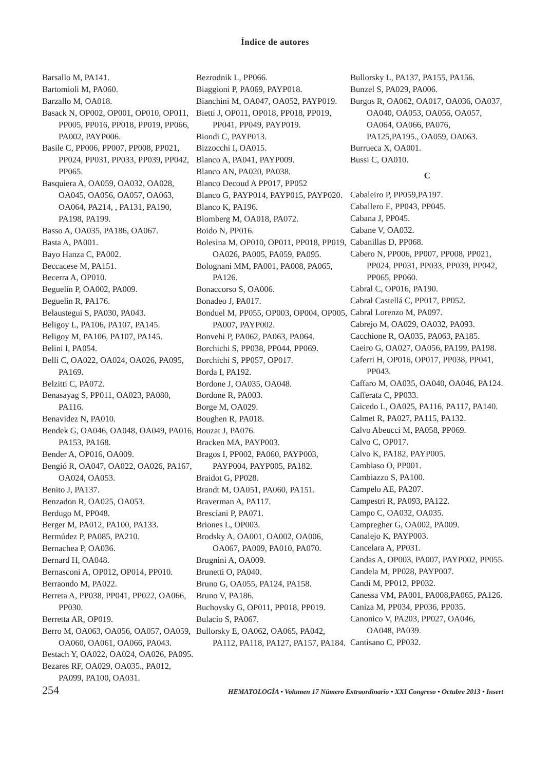Índice de autores
Barsallo M, PA141.
Bartomioli M, PA060.
Barzallo M, OA018.
Basack N, OP002, OP001, OP010, OP011, PP005, PP016, PP018, PP019, PP066, PA002, PAYP006.
Basile C, PP006, PP007, PP008, PP021, PP024, PP031, PP033, PP039, PP042, PP065.
Basquiera A, OA059, OA032, OA028, OA045, OA056, OA057, OA063, OA064, PA214, , PA131, PA190, PA198, PA199.
Basso A, OA035, PA186, OA067.
Basta A, PA001.
Bayo Hanza C, PA002.
Beccacese M, PA151.
Becerra A, OP010.
Beguelín P, OA002, PA009.
Beguelin R, PA176.
Belaustegui S, PA030, PA043.
Beligoy L, PA106, PA107, PA145.
Beligoy M, PA106, PA107, PA145.
Belini I, PA054.
Belli C, OA022, OA024, OA026, PA095, PA169.
Belzitti C, PA072.
Benasayag S, PP011, OA023, PA080, PA116.
Benavidez N, PA010.
Bendek G, OA046, OA048, OA049, PA016, PA153, PA168.
Bender A, OP016, OA009.
Bengió R, OA047, OA022, OA026, PA167, OA024, OA053.
Benito J, PA137.
Benzadon R, OA025, OA053.
Berdugo M, PP048.
Berger M, PA012, PA100, PA133.
Bermúdez P, PA085, PA210.
Bernachea P, OA036.
Bernard H, OA048.
Bernasconi A, OP012, OP014, PP010.
Berraondo M, PA022.
Berreta A, PP038, PP041, PP022, OA066, PP030.
Berretta AR, OP019.
Berro M, OA063, OA056, OA057, OA059, OA060, OA061, OA066, PA043.
Bestach Y, OA022, OA024, OA026, PA095.
Bezares RF, OA029, OA035., PA012, PA099, PA100, OA031.
Bezrodnik L, PP066.
Biaggioni P, PA069, PAYP018.
Bianchini M, OA047, OA052, PAYP019.
Bietti J, OP011, OP018, PP018, PP019, PP041, PP049, PAYP019.
Biondi C, PAYP013.
Bizzocchi I, OA015.
Blanco A, PA041, PAYP009.
Blanco AN, PA020, PA038.
Blanco Decoud A PP017, PP052
Blanco G, PAYP014, PAYP015, PAYP020.
Blanco K, PA196.
Blomberg M, OA018, PA072.
Boido N, PP016.
Bolesina M, OP010, OP011, PP018, PP019, OA026, PA005, PA059, PA095.
Bolognani MM, PA001, PA008, PA065, PA126.
Bonaccorso S, OA006.
Bonadeo J, PA017.
Bonduel M, PP055, OP003, OP004, OP005, PA007, PAYP002.
Bonvehi P, PA062, PA063, PA064.
Borchichi S, PP038, PP044, PP069.
Borchichi S, PP057, OP017.
Borda I, PA192.
Bordone J, OA035, OA048.
Bordone R, PA003.
Borge M, OA029.
Boughen R, PA018.
Bouzat J, PA076.
Bracken MA, PAYP003.
Bragos I, PP002, PA060, PAYP003, PAYP004, PAYP005, PA182.
Braidot G, PP028.
Brandt M, OA051, PA060, PA151.
Braverman A, PA117.
Bresciani P, PA071.
Briones L, OP003.
Brodsky A, OA001, OA002, OA006, OA067, PA009, PA010, PA070.
Brugnini A, OA009.
Brunetti O, PA040.
Bruno G, OA055, PA124, PA158.
Bruno V, PA186.
Buchovsky G, OP011, PP018, PP019.
Bulacio S, PA067.
Bullorsky E, OA062, OA065, PA042, PA112, PA118, PA127, PA157, PA184.
Bullorsky L, PA137, PA155, PA156.
Bunzel S, PA029, PA006.
Burgos R, OA062, OA017, OA036, OA037, OA040, OA053, OA056, OA057, OA064, OA066, PA076, PA125,PA195., OA059, OA063.
Burrueca X, OA001.
Bussi C, OA010.
C
Cabaleiro P, PP059,PA197.
Caballero E, PP043, PP045.
Cabana J, PP045.
Cabane V, OA032.
Cabanillas D, PP068.
Cabero N, PP006, PP007, PP008, PP021, PP024, PP031, PP033, PP039, PP042, PP065, PP060.
Cabral C, OP016, PA190.
Cabral Castellá C, PP017, PP052.
Cabral Lorenzo M, PA097.
Cabrejo M, OA029, OA032, PA093.
Cacchione R, OA035, PA063, PA185.
Caeiro G, OA027, OA056, PA199, PA198.
Caferri H, OP016, OP017, PP038, PP041, PP043.
Caffaro M, OA035, OA040, OA046, PA124.
Cafferata C, PP033.
Caicedo L, OA025, PA116, PA117, PA140.
Calmet R, PA027, PA115, PA132.
Calvo Abeucci M, PA058, PP069.
Calvo C, OP017.
Calvo K, PA182, PAYP005.
Cambiaso O, PP001.
Cambiazzo S, PA100.
Campelo AE, PA207.
Campestri R, PA093, PA122.
Campo C, OA032, OA035.
Campregher G, OA002, PA009.
Canalejo K, PAYP003.
Cancelara A, PP031.
Candas A, OP003, PA007, PAYP002, PP055.
Candela M, PP028, PAYP007.
Candi M, PP012, PP032.
Canessa VM, PA001, PA008,PA065, PA126.
Caniza M, PP034, PP036, PP035.
Canonico V, PA203, PP027, OA046, OA048, PA039.
Cantisano C, PP032.
254 HEMATOLOGÍA • Volumen 17 Número Extraordinario • XXI Congreso • Octubre 2013 • Insert